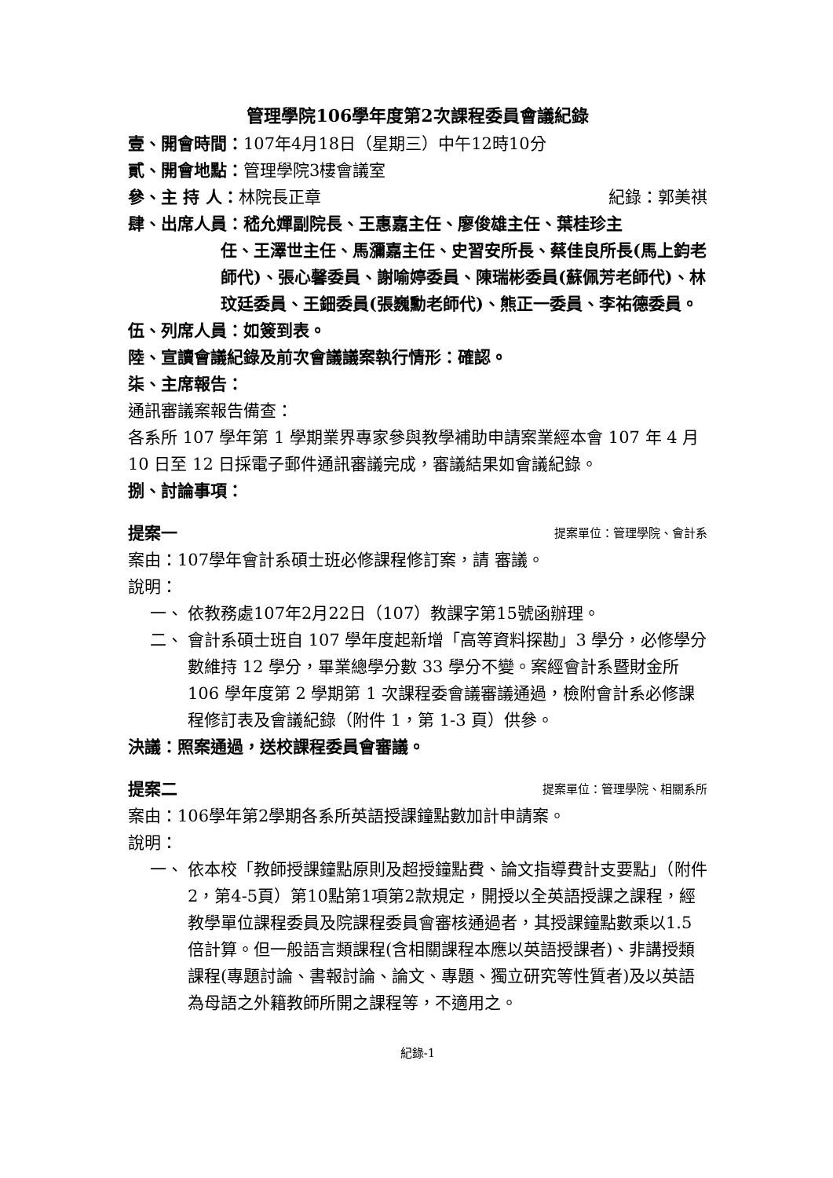管理學院106學年度第2次課程委員會議紀錄
壹、開會時間：107年4月18日（星期三）中午12時10分
貳、開會地點：管理學院3樓會議室
參、主 持 人：林院長正章 紀錄：郭美祺
肆、出席人員：嵇允嬋副院長、王惠嘉主任、廖俊雄主任、葉桂珍主
任、王澤世主任、馬瀰嘉主任、史習安所長、蔡佳良所長(馬上鈞老師代)、張心馨委員、謝喻婷委員、陳瑞彬委員(蘇佩芳老師代)、林玟廷委員、王鈿委員(張巍勳老師代)、熊正一委員、李祐德委員。
伍、列席人員：如簽到表。
陸、宣讀會議紀錄及前次會議議案執行情形：確認。
柒、主席報告：
通訊審議案報告備查：
各系所 107 學年第 1 學期業界專家參與教學補助申請案業經本會 107 年 4 月 10 日至 12 日採電子郵件通訊審議完成，審議結果如會議紀錄。
捌、討論事項：
提案一 提案單位：管理學院、會計系
案由：107學年會計系碩士班必修課程修訂案，請 審議。
說明：
一、 依教務處107年2月22日（107）教課字第15號函辦理。
二、 會計系碩士班自 107 學年度起新增「高等資料探勘」3 學分，必修學分數維持 12 學分，畢業總學分數 33 學分不變。案經會計系暨財金所 106 學年度第 2 學期第 1 次課程委會議審議通過，檢附會計系必修課程修訂表及會議紀錄（附件 1，第 1-3 頁）供參。
決議：照案通過，送校課程委員會審議。
提案二 提案單位：管理學院、相關系所
案由：106學年第2學期各系所英語授課鐘點數加計申請案。
說明：
一、 依本校「教師授課鐘點原則及超授鐘點費、論文指導費計支要點」（附件2，第4-5頁）第10點第1項第2款規定，開授以全英語授課之課程，經教學單位課程委員及院課程委員會審核通過者，其授課鐘點數乘以1.5倍計算。但一般語言類課程(含相關課程本應以英語授課者)、非講授類課程(專題討論、書報討論、論文、專題、獨立研究等性質者)及以英語為母語之外籍教師所開之課程等，不適用之。
紀錄-1